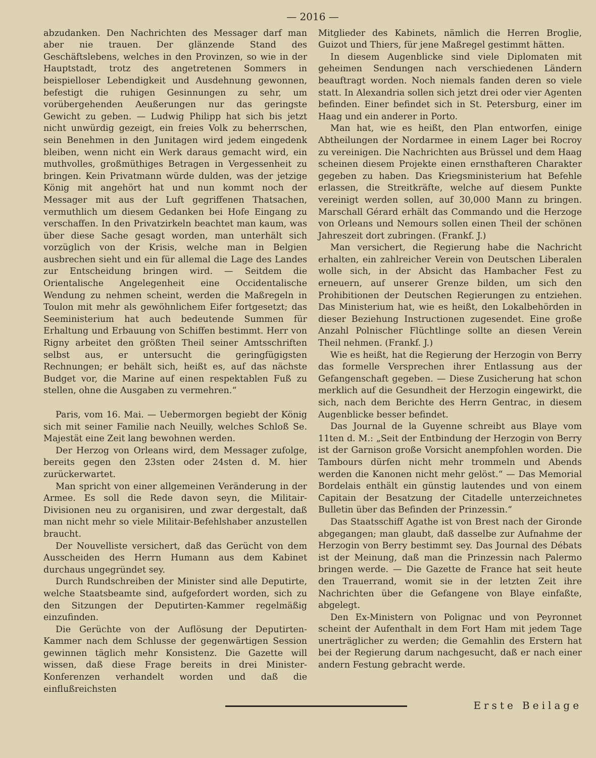— 2016 —
abzudanken. Den Nachrichten des Messager darf man aber nie trauen. Der glänzende Stand des Geschäftslebens, welches in den Provinzen, so wie in der Hauptstadt, trotz des angetretenen Sommers in beispielloser Lebendigkeit und Ausdehnung gewonnen, befestigt die ruhigen Gesinnungen zu sehr, um vorübergehenden Aeußerungen nur das geringste Gewicht zu geben. — Ludwig Philipp hat sich bis jetzt nicht unwürdig gezeigt, ein freies Volk zu beherrschen, sein Benehmen in den Junitagen wird jedem eingedenk bleiben, wenn nicht ein Werk daraus gemacht wird, ein muthvolles, großmüthiges Betragen in Vergessenheit zu bringen. Kein Privatmann würde dulden, was der jetzige König mit angehört hat und nun kommt noch der Messager mit aus der Luft gegriffenen Thatsachen, vermuthlich um diesem Gedanken bei Hofe Eingang zu verschaffen. In den Privatzirkeln beachtet man kaum, was über diese Sache gesagt worden, man unterhält sich vorzüglich von der Krisis, welche man in Belgien ausbrechen sieht und ein für allemal die Lage des Landes zur Entscheidung bringen wird. — Seitdem die Orientalische Angelegenheit eine Occidentalische Wendung zu nehmen scheint, werden die Maßregeln in Toulon mit mehr als gewöhnlichem Eifer fortgesetzt; das Seeministerium hat auch bedeutende Summen für Erhaltung und Erbauung von Schiffen bestimmt. Herr von Rigny arbeitet den größten Theil seiner Amtsschriften selbst aus, er untersucht die geringfügigsten Rechnungen; er behält sich, heißt es, auf das nächste Budget vor, die Marine auf einen respektablen Fuß zu stellen, ohne die Ausgaben zu vermehren.“
Paris, vom 16. Mai. — Uebermorgen begiebt der König sich mit seiner Familie nach Neuilly, welches Schloß Se. Majestät eine Zeit lang bewohnen werden.
Der Herzog von Orleans wird, dem Messager zufolge, bereits gegen den 23sten oder 24sten d. M. hier zurückerwartet.
Man spricht von einer allgemeinen Veränderung in der Armee. Es soll die Rede davon seyn, die Militair-Divisionen neu zu organisiren, und zwar dergestalt, daß man nicht mehr so viele Militair-Befehlshaber anzustellen braucht.
Der Nouvelliste versichert, daß das Gerücht von dem Ausscheiden des Herrn Humann aus dem Kabinet durchaus ungegründet sey.
Durch Rundschreiben der Minister sind alle Deputirte, welche Staatsbeamte sind, aufgefordert worden, sich zu den Sitzungen der Deputirten-Kammer regelmäßig einzufinden.
Die Gerüchte von der Auflösung der Deputirten-Kammer nach dem Schlusse der gegenwärtigen Session gewinnen täglich mehr Konsistenz. Die Gazette will wissen, daß diese Frage bereits in drei Minister-Konferenzen verhandelt worden und daß die einflußreichsten
Mitglieder des Kabinets, nämlich die Herren Broglie, Guizot und Thiers, für jene Maßregel gestimmt hätten.
In diesem Augenblicke sind viele Diplomaten mit geheimen Sendungen nach verschiedenen Ländern beauftragt worden. Noch niemals fanden deren so viele statt. In Alexandria sollen sich jetzt drei oder vier Agenten befinden. Einer befindet sich in St. Petersburg, einer im Haag und ein anderer in Porto.
Man hat, wie es heißt, den Plan entworfen, einige Abtheilungen der Nordarmee in einem Lager bei Rocroy zu vereinigen. Die Nachrichten aus Brüssel und dem Haag scheinen diesem Projekte einen ernsthafteren Charakter gegeben zu haben. Das Kriegsministerium hat Befehle erlassen, die Streitkräfte, welche auf diesem Punkte vereinigt werden sollen, auf 30,000 Mann zu bringen. Marschall Gérard erhält das Commando und die Herzoge von Orleans und Nemours sollen einen Theil der schönen Jahreszeit dort zubringen. (Frankf. J.)
Man versichert, die Regierung habe die Nachricht erhalten, ein zahlreicher Verein von Deutschen Liberalen wolle sich, in der Absicht das Hambacher Fest zu erneuern, auf unserer Grenze bilden, um sich den Prohibitionen der Deutschen Regierungen zu entziehen. Das Ministerium hat, wie es heißt, den Lokalbehörden in dieser Beziehung Instructionen zugesendet. Eine große Anzahl Polnischer Flüchtlinge sollte an diesen Verein Theil nehmen. (Frankf. J.)
Wie es heißt, hat die Regierung der Herzogin von Berry das formelle Versprechen ihrer Entlassung aus der Gefangenschaft gegeben. — Diese Zusicherung hat schon merklich auf die Gesundheit der Herzogin eingewirkt, die sich, nach dem Berichte des Herrn Gentrac, in diesem Augenblicke besser befindet.
Das Journal de la Guyenne schreibt aus Blaye vom 11ten d. M.: „Seit der Entbindung der Herzogin von Berry ist der Garnison große Vorsicht anempfohlen worden. Die Tambours dürfen nicht mehr trommeln und Abends werden die Kanonen nicht mehr gelöst.“ — Das Memorial Bordelais enthält ein günstig lautendes und von einem Capitain der Besatzung der Citadelle unterzeichnetes Bulletin über das Befinden der Prinzessin.“
Das Staatsschiff Agathe ist von Brest nach der Gironde abgegangen; man glaubt, daß dasselbe zur Aufnahme der Herzogin von Berry bestimmt sey. Das Journal des Débats ist der Meinung, daß man die Prinzessin nach Palermo bringen werde. — Die Gazette de France hat seit heute den Trauerrand, womit sie in der letzten Zeit ihre Nachrichten über die Gefangene von Blaye einfaßte, abgelegt.
Den Ex-Ministern von Polignac und von Peyronnet scheint der Aufenthalt in dem Fort Ham mit jedem Tage unerträglicher zu werden; die Gemahlin des Erstern hat bei der Regierung darum nachgesucht, daß er nach einer andern Festung gebracht werde.
Erste Beilage